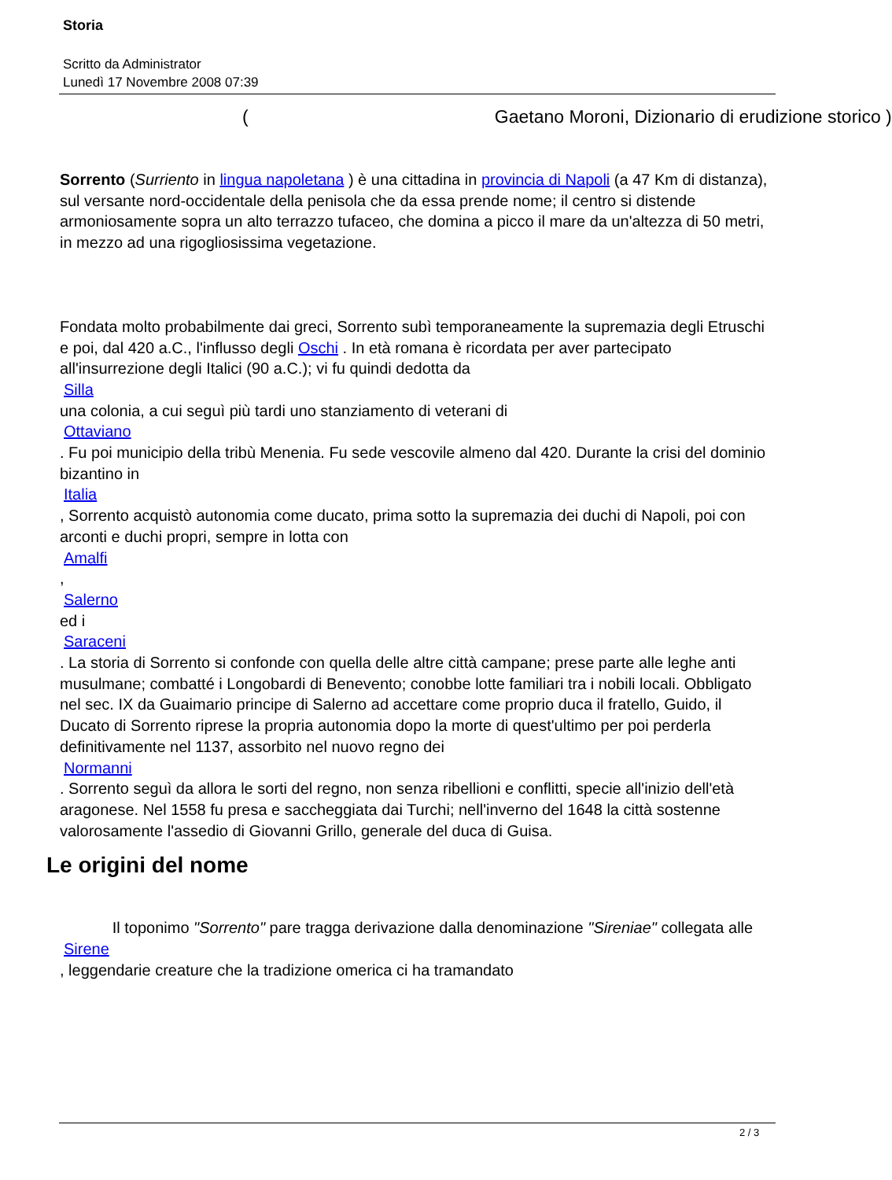Storia
Scritto da Administrator
Lunedì 17 Novembre 2008 07:39
( Gaetano Moroni, Dizionario di erudizione storico )
Sorrento (Surriento in lingua napoletana ) è una cittadina in provincia di Napoli (a 47 Km di distanza), sul versante nord-occidentale della penisola che da essa prende nome; il centro si distende armoniosamente sopra un alto terrazzo tufaceo, che domina a picco il mare da un'altezza di 50 metri, in mezzo ad una rigogliosissima vegetazione.
Fondata molto probabilmente dai greci, Sorrento subì temporaneamente la supremazia degli Etruschi e poi, dal 420 a.C., l'influsso degli Oschi . In età romana è ricordata per aver partecipato all'insurrezione degli Italici (90 a.C.); vi fu quindi dedotta da
Silla
una colonia, a cui seguì più tardi uno stanziamento di veterani di
Ottaviano
. Fu poi municipio della tribù Menenia. Fu sede vescovile almeno dal 420. Durante la crisi del dominio bizantino in
Italia
, Sorrento acquistò autonomia come ducato, prima sotto la supremazia dei duchi di Napoli, poi con arconti e duchi propri, sempre in lotta con
Amalfi
,
Salerno
ed i
Saraceni
. La storia di Sorrento si confonde con quella delle altre città campane; prese parte alle leghe anti musulmane; combatté i Longobardi di Benevento; conobbe lotte familiari tra i nobili locali. Obbligato nel sec. IX da Guaimario principe di Salerno ad accettare come proprio duca il fratello, Guido, il Ducato di Sorrento riprese la propria autonomia dopo la morte di quest'ultimo per poi perderla definitivamente nel 1137, assorbito nel nuovo regno dei
Normanni
. Sorrento seguì da allora le sorti del regno, non senza ribellioni e conflitti, specie all'inizio dell'età aragonese. Nel 1558 fu presa e saccheggiata dai Turchi; nell'inverno del 1648 la città sostenne valorosamente l'assedio di Giovanni Grillo, generale del duca di Guisa.
Le origini del nome
Il toponimo "Sorrento" pare tragga derivazione dalla denominazione "Sireniae" collegata alle
Sirene
, leggendarie creature che la tradizione omerica ci ha tramandato
2 / 3